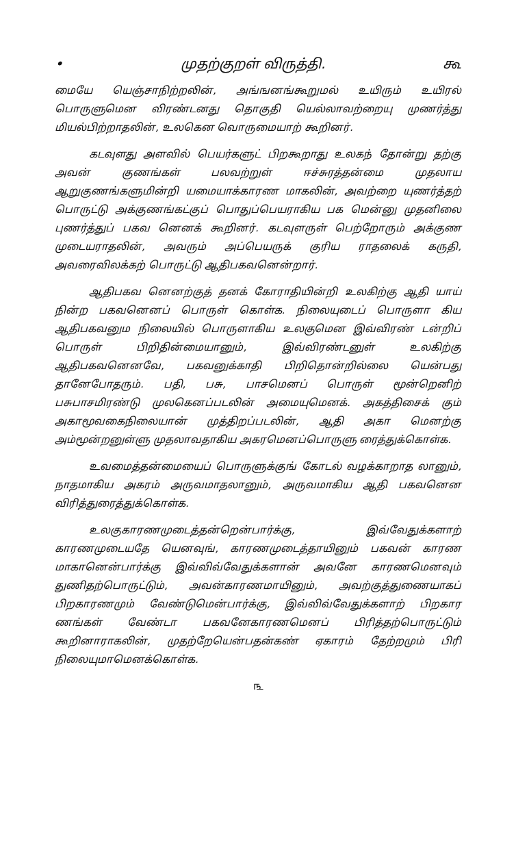• முதற்குறள் விருத்தி. கூ
மையே யெஞ்சாநிற்றலின், அங்ஙனங்கூறுமல் உயிரும் உயிரல் பொருளுமென விரண்டனது தொகுதி யெல்லாவற்றையு முணர்த்து மியல்பிற்றாதலின், உலகென வொருமையாற் கூறினர்.
கடவுளது அளவில் பெயர்களுட் பிறகூறாது உலகந் தோன்று தற்கு அவன் குணங்கள் பலவற்றுள் ஈச்சுரத்தன்மை முதலாய ஆறுகுணங்களுமின்றி யமையாக்காரண மாகலின், அவற்றை யுணர்த்தற் பொருட்டு அக்குணங்கட்குப் பொதுப்பெயராகிய பக மென்னு முதனிலை புணர்த்துப் பகவ னெனக் கூறினர். கடவுளருள் பெற்றோரும் அக்குண முடையராதலின், அவரும் அப்பெயருக் குரிய ராதலைக் கருதி, அவரைவிலக்கற் பொருட்டு ஆதிபகவனென்றார்.
ஆதிபகவ னெனற்குத் தனக் கோராதியின்றி உலகிற்கு ஆதி யாய் நின்ற பகவனெனப் பொருள் கொள்க. நிலையுடைப் பொருளா கிய ஆதிபகவனும நிலையில் பொருளாகிய உலகுமென இவ்விரண் டன்றிப் பொருள் பிறிதின்மையானும், இவ்விரண்டனுள் உலகிற்கு ஆதிபகவனெனவே, பகவனுக்காதி பிறிதொன்றில்லை யென்பது தானேபோதரும். பதி, பசு, பாசமெனப் பொருள் மூன்றெனிற் பசுபாசமிரண்டு முலகெனப்படலின் அமையுமெனக். அகத்திசைக் கும் அகாமூவகைநிலையான் முத்திறப்படலின், ஆதி அகா மெனற்கு அம்மூன்றனுள்ளு முதலாவதாகிய அகரமெனப்பொருளு ரைத்துக்கொள்க.
உவமைத்தன்மையைப் பொருளுக்குங் கோடல் வழக்காறாத லானும், நாதமாகிய அகரம் அருவமாதலானும், அருவமாகிய ஆதி பகவனென விரித்துரைத்துக்கொள்க.
உலகுகாரணமுடைத்தன்றென்பார்க்கு, இவ்வேதுக்களாற் காரணமுடையதே யெனவுங், காரணமுடைத்தாயினும் பகவன் காரண மாகானென்பார்க்கு இவ்விவ்வேதுக்களான் அவனே காரணமெனவும் துணிதற்பொருட்டும், அவன்காரணமாயினும், அவற்குத்துணையாகப் பிறகாரணமும் வேண்டுமென்பார்க்கு, இவ்விவ்வேதுக்களாற் பிறகார ணங்கள் வேண்டா பகவனேகாரணமெனப் பிரித்தற்பொருட்டும் கூறினாராகலின், முதற்றேயென்பதன்கண் ஏகாரம் தேற்றமும் பிரி நிலையுமாமெனக்கொள்க.
௩